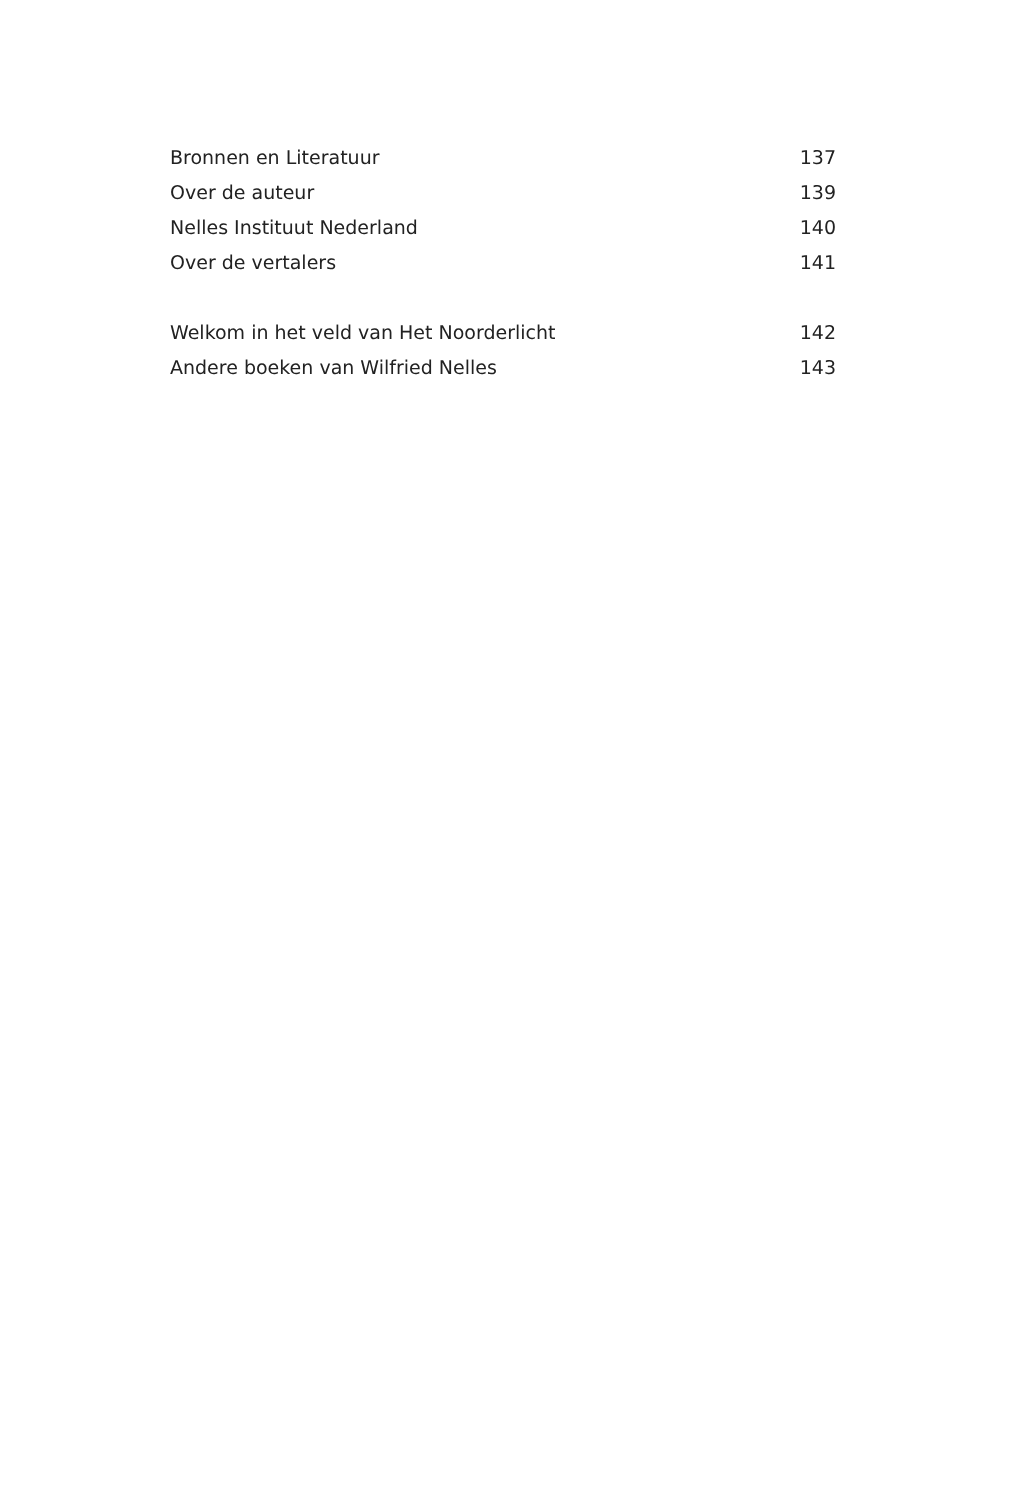Bronnen en Literatuur 137
Over de auteur 139
Nelles Instituut Nederland 140
Over de vertalers 141
Welkom in het veld van Het Noorderlicht 142
Andere boeken van Wilfried Nelles 143